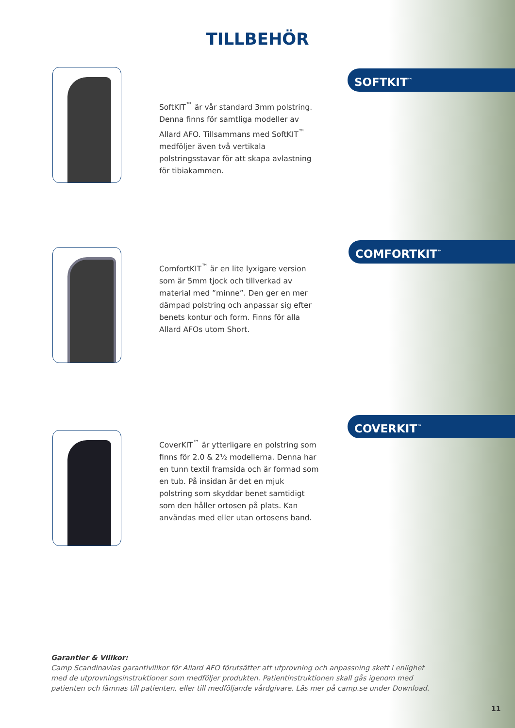TILLBEHÖR
SOFTKIT<sup>™</sup>
SoftKIT<sup>™</sup> är vår standard 3mm polstring. Denna finns för samtliga modeller av Allard AFO. Tillsammans med SoftKIT<sup>™</sup> medföljer även två vertikala polstringsstavar för att skapa avlastning för tibiakammen.
COMFORTKIT<sup>™</sup>
ComfortKIT<sup>™</sup> är en lite lyxigare version som är 5mm tjock och tillverkad av material med ”minne”. Den ger en mer dämpad polstring och anpassar sig efter benets kontur och form. Finns för alla Allard AFOs utom Short.
COVERKIT<sup>™</sup>
CoverKIT<sup>™</sup> är ytterligare en polstring som finns för 2.0 & 2½ modellerna. Denna har en tunn textil framsida och är formad som en tub. På insidan är det en mjuk polstring som skyddar benet samtidigt som den håller ortosen på plats. Kan användas med eller utan ortosens band.
Garantier & Villkor:
Camp Scandinavias garantivillkor för Allard AFO förutsätter att utprovning och anpassning skett i enlighet med de utprovningsinstruktioner som medföljer produkten. Patientinstruktionen skall gås igenom med patienten och lämnas till patienten, eller till medföljande vårdgivare. Läs mer på camp.se under Download.
11